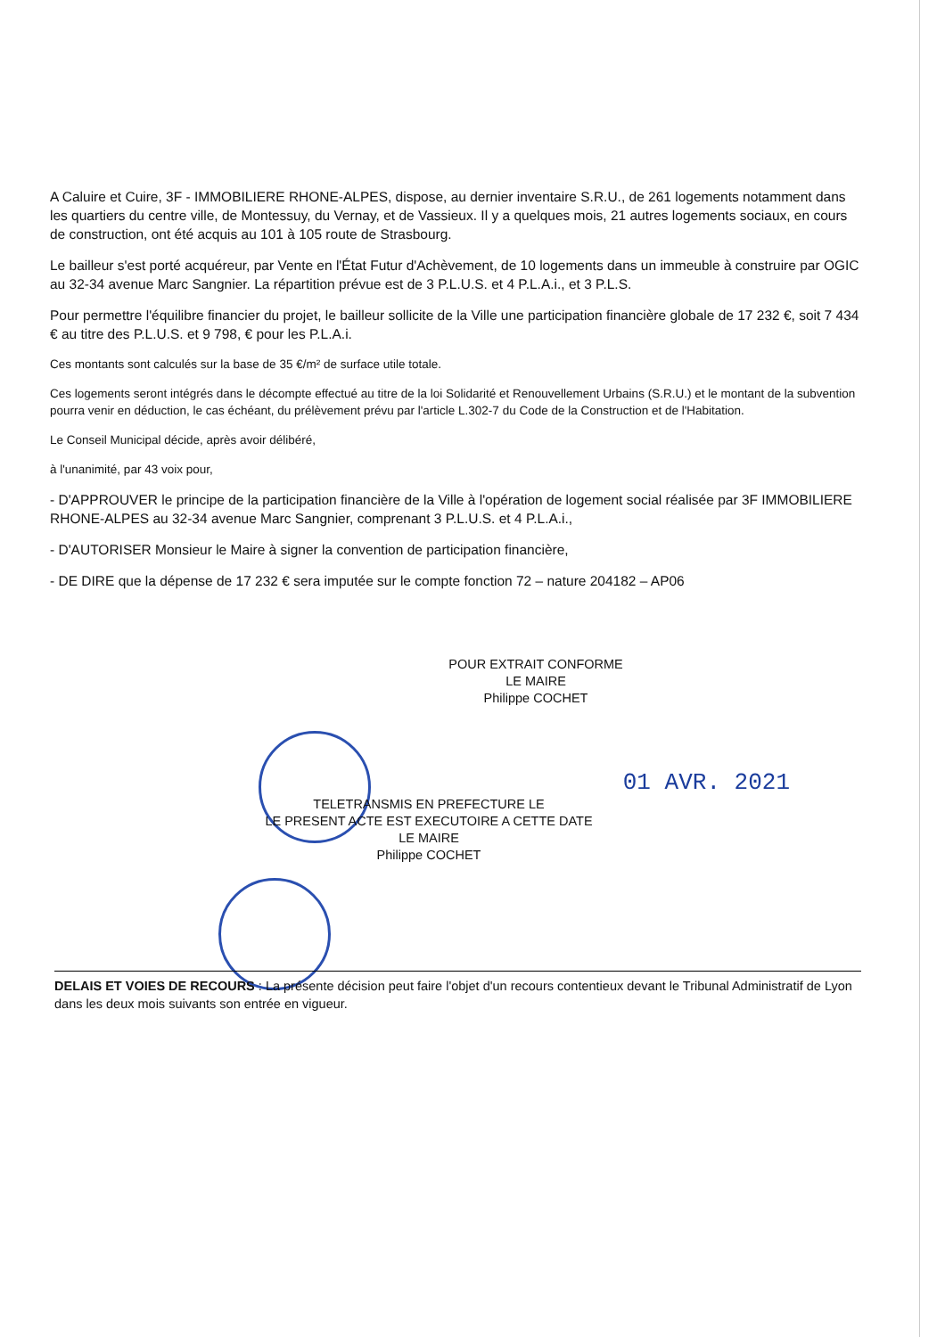A Caluire et Cuire, 3F - IMMOBILIERE RHONE-ALPES, dispose, au dernier inventaire S.R.U., de 261 logements notamment dans les quartiers du centre ville, de Montessuy, du Vernay, et de Vassieux. Il y a quelques mois, 21 autres logements sociaux, en cours de construction, ont été acquis au 101 à 105 route de Strasbourg.
Le bailleur s'est porté acquéreur, par Vente en l'État Futur d'Achèvement, de 10 logements dans un immeuble à construire par OGIC au 32-34 avenue Marc Sangnier. La répartition prévue est de 3 P.L.U.S. et 4 P.L.A.i., et 3 P.L.S.
Pour permettre l'équilibre financier du projet, le bailleur sollicite de la Ville une participation financière globale de 17 232 €, soit 7 434 € au titre des P.L.U.S. et 9 798, € pour les P.L.A.i.
Ces montants sont calculés sur la base de 35 €/m² de surface utile totale.
Ces logements seront intégrés dans le décompte effectué au titre de la loi Solidarité et Renouvellement Urbains (S.R.U.) et le montant de la subvention pourra venir en déduction, le cas échéant, du prélèvement prévu par l'article L.302-7 du Code de la Construction et de l'Habitation.
Le Conseil Municipal décide, après avoir délibéré,
à l'unanimité, par 43 voix pour,
- D'APPROUVER le principe de la participation financière de la Ville à l'opération de logement social réalisée par 3F IMMOBILIERE RHONE-ALPES au 32-34 avenue Marc Sangnier, comprenant 3 P.L.U.S. et 4 P.L.A.i.,
- D'AUTORISER Monsieur le Maire à signer la convention de participation financière,
- DE DIRE que la dépense de 17 232 € sera imputée sur le compte fonction 72 – nature 204182 – AP06
POUR EXTRAIT CONFORME
LE MAIRE
Philippe COCHET
01 AVR. 2021
TELETRANSMIS EN PREFECTURE LE
LE PRESENT ACTE EST EXECUTOIRE A CETTE DATE
LE MAIRE
Philippe COCHET
DELAIS ET VOIES DE RECOURS : La présente décision peut faire l'objet d'un recours contentieux devant le Tribunal Administratif de Lyon dans les deux mois suivants son entrée en vigueur.